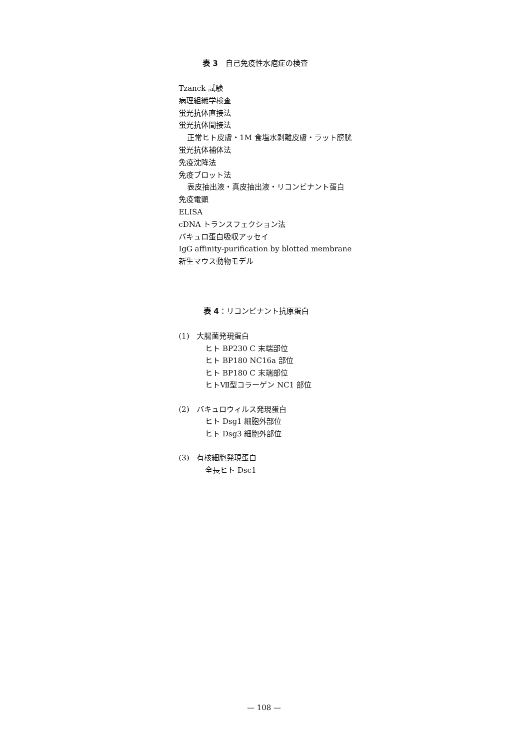表 3　自己免疫性水疱症の検査
Tzanck 試験
病理組織学検査
蛍光抗体直接法
蛍光抗体間接法
正常ヒト皮膚・1M 食塩水剥離皮膚・ラット膀胱
蛍光抗体補体法
免疫沈降法
免疫ブロット法
表皮抽出液・真皮抽出液・リコンビナント蛋白
免疫電顕
ELISA
cDNA トランスフェクション法
バキュロ蛋白吸収アッセイ
IgG affinity-purification by blotted membrane
新生マウス動物モデル
表 4：リコンビナント抗原蛋白
(1)　大腸菌発現蛋白
ヒト BP230 C 末端部位
ヒト BP180 NC16a 部位
ヒト BP180 C 末端部位
ヒトⅦ型コラーゲン NC1 部位
(2)　バキュロウィルス発現蛋白
ヒト Dsg1 細胞外部位
ヒト Dsg3 細胞外部位
(3)　有核細胞発現蛋白
全長ヒト Dsc1
— 108 —